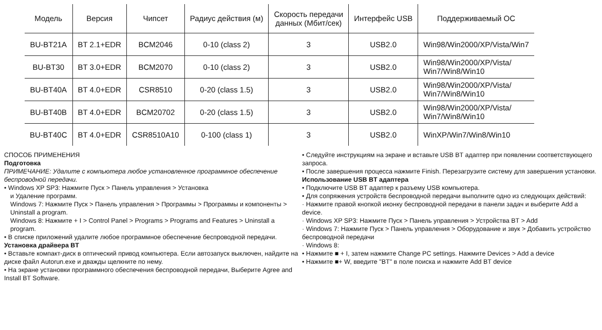| Модель | Версия | Чипсет | Радиус действия (м) | Скорость передачи данных (Мбит/сек) | Интерфейс USB | Поддерживаемый ОС |
| --- | --- | --- | --- | --- | --- | --- |
| BU-BT21A | BT 2.1+EDR | BCM2046 | 0-10 (class 2) | 3 | USB2.0 | Win98/Win2000/XP/Vista/Win7 |
| BU-BT30 | BT 3.0+EDR | BCM2070 | 0-10 (class 2) | 3 | USB2.0 | Win98/Win2000/XP/Vista/ Win7/Win8/Win10 |
| BU-BT40A | BT 4.0+EDR | CSR8510 | 0-20 (class 1.5) | 3 | USB2.0 | Win98/Win2000/XP/Vista/ Win7/Win8/Win10 |
| BU-BT40B | BT 4.0+EDR | BCM20702 | 0-20 (class 1.5) | 3 | USB2.0 | Win98/Win2000/XP/Vista/ Win7/Win8/Win10 |
| BU-BT40C | BT 4.0+EDR | CSR8510A10 | 0-100 (class 1) | 3 | USB2.0 | WinXP/Win7/Win8/Win10 |
СПОСОБ ПРИМЕНЕНИЯ
Подготовка
ПРИМЕЧАНИЕ: Удалите с компьютера любое установленное программное обеспечение беспроводной передачи.
• Windows XP SP3: Нажмите Пуск > Панель управления > Установка
и Удаление программ.
Windows 7: Нажмите Пуск > Панель управления > Программы > Программы и компоненты > Uninstall a program.
Windows 8: Нажмите + I > Control Panel > Programs > Programs and Features > Uninstall a program.
• В списке приложений удалите любое программное обеспечение беспроводной передачи.
Установка драйвера BT
• Вставьте компакт-диск в оптический привод компьютера. Если автозапуск выключен, найдите на диске файл Autorun.exe и дважды щелкните по нему.
• На экране установки программного обеспечения беспроводной передачи, Выберите Agree and Install BT Software.
• Следуйте инструкциям на экране и вставьте USB BT адаптер при появлении соответствующего запроса.
• После завершения процесса нажмите Finish. Перезагрузите систему для завершения установки.
Использование USB BT адаптера
• Подключите USB BT адаптер к разъему USB компьютера.
• Для сопряжения устройств беспроводной передачи выполните одно из следующих действий:
· Нажмите правой кнопкой иконку беспроводной передачи в панели задач и выберите Add a device.
· Windows XP SP3: Нажмите Пуск > Панель управления > Устройства BT > Add
· Windows 7: Нажмите Пуск > Панель управления > Оборудование и звук > Добавить устройство беспроводной передачи
· Windows 8:
• Нажмите ■ + I, затем нажмите Change PC settings. Нажмите Devices > Add a device
• Нажмите ■+ W, введите "BT" в поле поиска и нажмите Add BT device